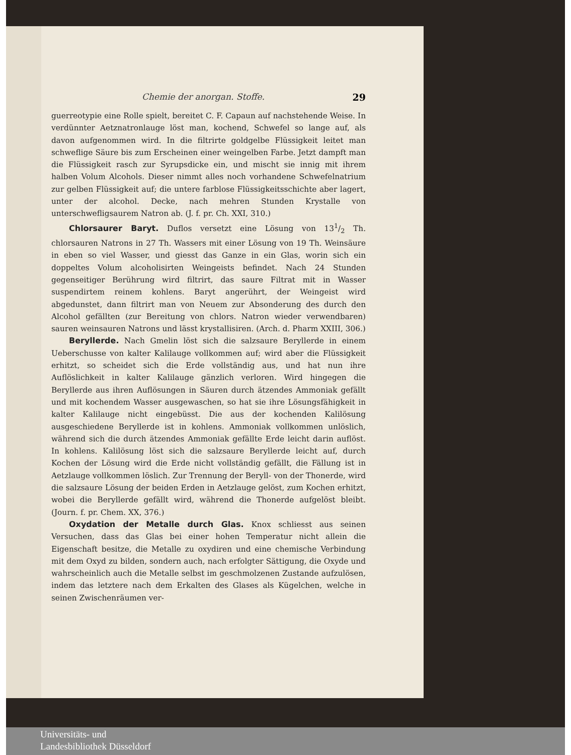Chemie der anorgan. Stoffe. 29
guerreotypie eine Rolle spielt, bereitet C. F. Capaun auf nachstehende Weise. In verdünnter Aetznatronlauge löst man, kochend, Schwefel so lange auf, als davon aufgenommen wird. In die filtrirte goldgelbe Flüssigkeit leitet man schweflige Säure bis zum Erscheinen einer weingelben Farbe. Jetzt dampft man die Flüssigkeit rasch zur Syrupsdicke ein, und mischt sie innig mit ihrem halben Volum Alcohols. Dieser nimmt alles noch vorhandene Schwefelnatrium zur gelben Flüssigkeit auf; die untere farblose Flüssigkeitsschichte aber lagert, unter der alcohol. Decke, nach mehren Stunden Krystalle von unterschwefligsaurem Natron ab. (J. f. pr. Ch. XXI, 310.)
Chlorsaurer Baryt. Duflos versetzt eine Lösung von 131/2 Th. chlorsauren Natrons in 27 Th. Wassers mit einer Lösung von 19 Th. Weinsäure in eben so viel Wasser, und giesst das Ganze in ein Glas, worin sich ein doppeltes Volum alcoholisirten Weingeists befindet. Nach 24 Stunden gegenseitiger Berührung wird filtrirt, das saure Filtrat mit in Wasser suspendirtem reinem kohlens. Baryt angerührt, der Weingeist wird abgedunstet, dann filtrirt man von Neuem zur Absonderung des durch den Alcohol gefällten (zur Bereitung von chlors. Natron wieder verwendbaren) sauren weinsauren Natrons und lässt krystallisiren. (Arch. d. Pharm XXIII, 306.)
Beryllerde. Nach Gmelin löst sich die salzsaure Beryllerde in einem Ueberschusse von kalter Kalilauge vollkommen auf; wird aber die Flüssigkeit erhitzt, so scheidet sich die Erde vollständig aus, und hat nun ihre Auflöslichkeit in kalter Kalilauge gänzlich verloren. Wird hingegen die Beryllerde aus ihren Auflösungen in Säuren durch ätzendes Ammoniak gefällt und mit kochendem Wasser ausgewaschen, so hat sie ihre Lösungsfähigkeit in kalter Kalilauge nicht eingebüsst. Die aus der kochenden Kalilösung ausgeschiedene Beryllerde ist in kohlens. Ammoniak vollkommen unlöslich, während sich die durch ätzendes Ammoniak gefällte Erde leicht darin auflöst. In kohlens. Kalilösung löst sich die salzsaure Beryllerde leicht auf, durch Kochen der Lösung wird die Erde nicht vollständig gefällt, die Fällung ist in Aetzlauge vollkommen löslich. Zur Trennung der Beryll- von der Thonerde, wird die salzsaure Lösung der beiden Erden in Aetzlauge gelöst, zum Kochen erhitzt, wobei die Beryllerde gefällt wird, während die Thonerde aufgelöst bleibt. (Journ. f. pr. Chem. XX, 376.)
Oxydation der Metalle durch Glas. Knox schliesst aus seinen Versuchen, dass das Glas bei einer hohen Temperatur nicht allein die Eigenschaft besitze, die Metalle zu oxydiren und eine chemische Verbindung mit dem Oxyd zu bilden, sondern auch, nach erfolgter Sättigung, die Oxyde und wahrscheinlich auch die Metalle selbst im geschmolzenen Zustande aufzulösen, indem das letztere nach dem Erkalten des Glases als Kügelchen, welche in seinen Zwischenräumen ver-
Universitäts- und
Landesbibliothek Düsseldorf